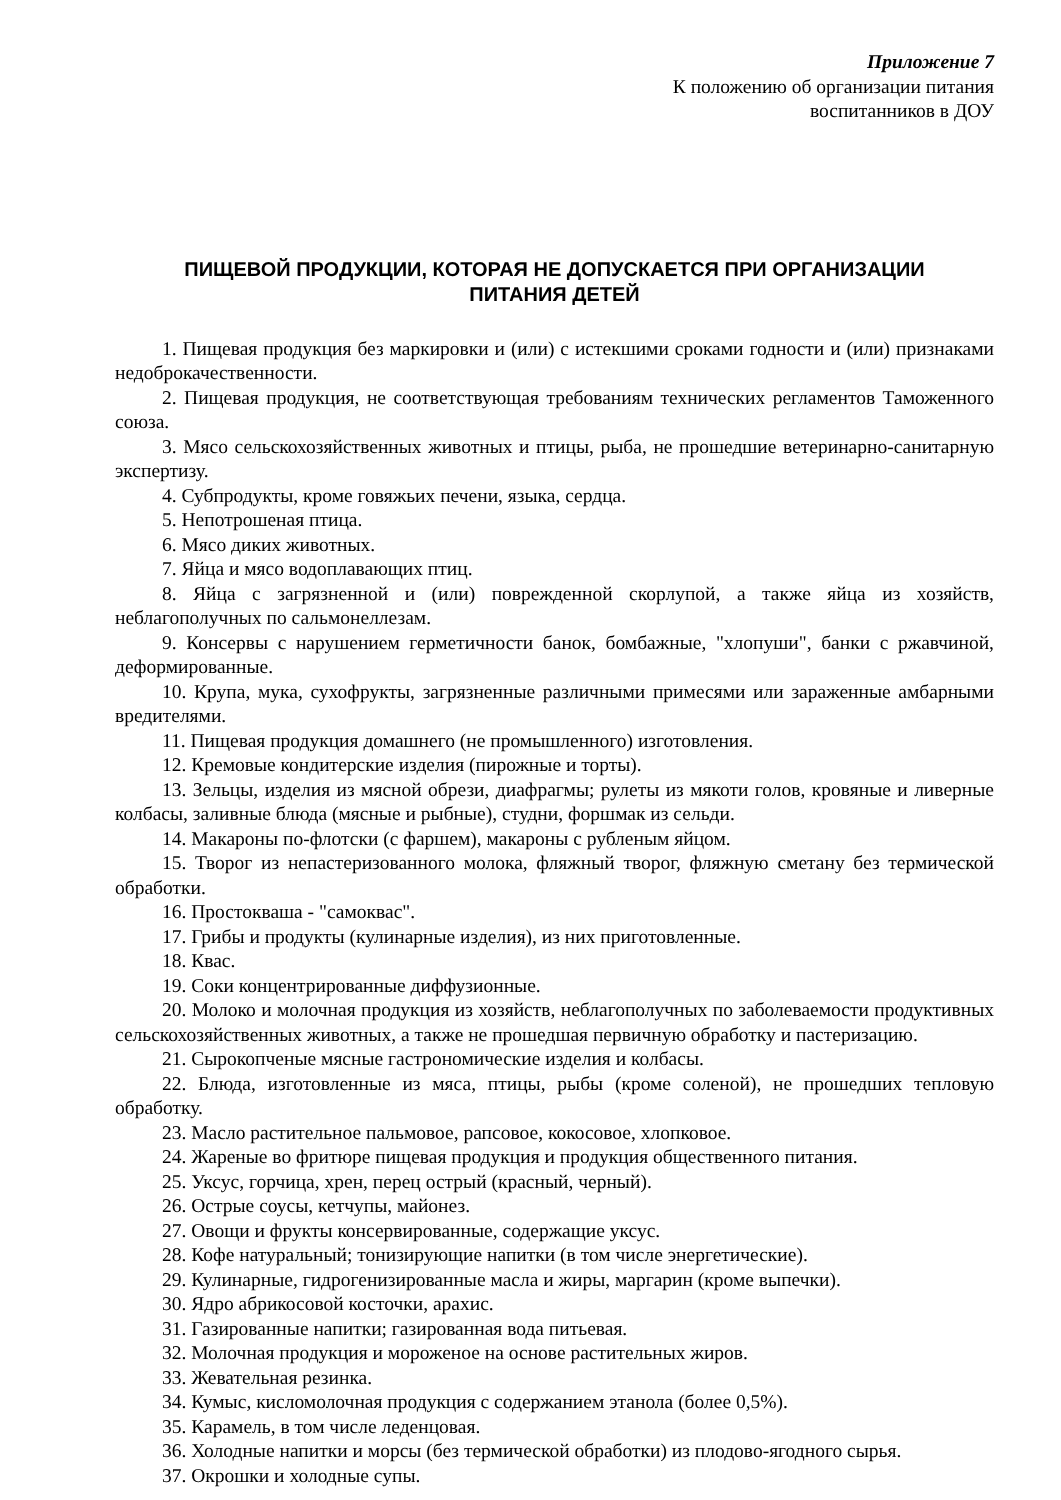Приложение 7
К положению об организации питания
воспитанников в ДОУ
ПИЩЕВОЙ ПРОДУКЦИИ, КОТОРАЯ НЕ ДОПУСКАЕТСЯ ПРИ ОРГАНИЗАЦИИ
ПИТАНИЯ ДЕТЕЙ
1. Пищевая продукция без маркировки и (или) с истекшими сроками годности и (или) признаками недоброкачественности.
2. Пищевая продукция, не соответствующая требованиям технических регламентов Таможенного союза.
3. Мясо сельскохозяйственных животных и птицы, рыба, не прошедшие ветеринарно-санитарную экспертизу.
4. Субпродукты, кроме говяжьих печени, языка, сердца.
5. Непотрошеная птица.
6. Мясо диких животных.
7. Яйца и мясо водоплавающих птиц.
8. Яйца с загрязненной и (или) поврежденной скорлупой, а также яйца из хозяйств, неблагополучных по сальмонеллезам.
9. Консервы с нарушением герметичности банок, бомбажные, "хлопуши", банки с ржавчиной, деформированные.
10. Крупа, мука, сухофрукты, загрязненные различными примесями или зараженные амбарными вредителями.
11. Пищевая продукция домашнего (не промышленного) изготовления.
12. Кремовые кондитерские изделия (пирожные и торты).
13. Зельцы, изделия из мясной обрези, диафрагмы; рулеты из мякоти голов, кровяные и ливерные колбасы, заливные блюда (мясные и рыбные), студни, форшмак из сельди.
14. Макароны по-флотски (с фаршем), макароны с рубленым яйцом.
15. Творог из непастеризованного молока, фляжный творог, фляжную сметану без термической обработки.
16. Простокваша - "самоквас".
17. Грибы и продукты (кулинарные изделия), из них приготовленные.
18. Квас.
19. Соки концентрированные диффузионные.
20. Молоко и молочная продукция из хозяйств, неблагополучных по заболеваемости продуктивных сельскохозяйственных животных, а также не прошедшая первичную обработку и пастеризацию.
21. Сырокопченые мясные гастрономические изделия и колбасы.
22. Блюда, изготовленные из мяса, птицы, рыбы (кроме соленой), не прошедших тепловую обработку.
23. Масло растительное пальмовое, рапсовое, кокосовое, хлопковое.
24. Жареные во фритюре пищевая продукция и продукция общественного питания.
25. Уксус, горчица, хрен, перец острый (красный, черный).
26. Острые соусы, кетчупы, майонез.
27. Овощи и фрукты консервированные, содержащие уксус.
28. Кофе натуральный; тонизирующие напитки (в том числе энергетические).
29. Кулинарные, гидрогенизированные масла и жиры, маргарин (кроме выпечки).
30. Ядро абрикосовой косточки, арахис.
31. Газированные напитки; газированная вода питьевая.
32. Молочная продукция и мороженое на основе растительных жиров.
33. Жевательная резинка.
34. Кумыс, кисломолочная продукция с содержанием этанола (более 0,5%).
35. Карамель, в том числе леденцовая.
36. Холодные напитки и морсы (без термической обработки) из плодово-ягодного сырья.
37. Окрошки и холодные супы.